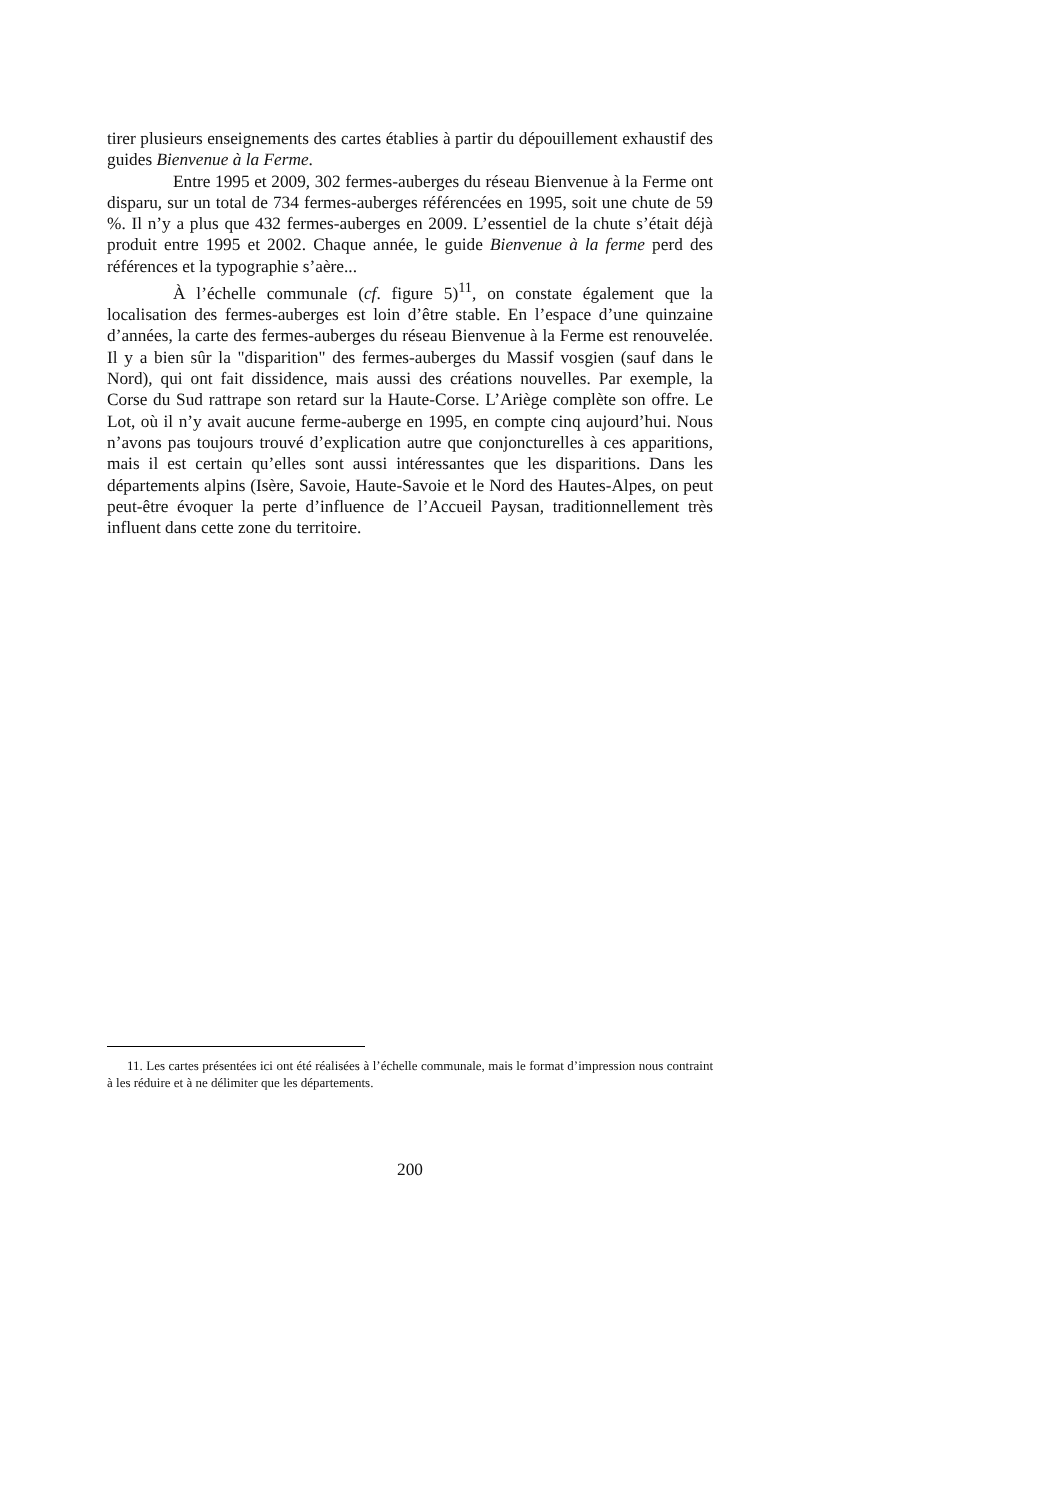tirer plusieurs enseignements des cartes établies à partir du dépouillement exhaustif des guides Bienvenue à la Ferme.
Entre 1995 et 2009, 302 fermes-auberges du réseau Bienvenue à la Ferme ont disparu, sur un total de 734 fermes-auberges référencées en 1995, soit une chute de 59 %. Il n’y a plus que 432 fermes-auberges en 2009. L’essentiel de la chute s’était déjà produit entre 1995 et 2002. Chaque année, le guide Bienvenue à la ferme perd des références et la typographie s’aère...
À l’échelle communale (cf. figure 5)<sup>11</sup>, on constate également que la localisation des fermes-auberges est loin d’être stable. En l’espace d’une quinzaine d’années, la carte des fermes-auberges du réseau Bienvenue à la Ferme est renouvelée. Il y a bien sûr la "disparition" des fermes-auberges du Massif vosgien (sauf dans le Nord), qui ont fait dissidence, mais aussi des créations nouvelles. Par exemple, la Corse du Sud rattrape son retard sur la Haute-Corse. L’Ariège complète son offre. Le Lot, où il n’y avait aucune ferme-auberge en 1995, en compte cinq aujourd’hui. Nous n’avons pas toujours trouvé d’explication autre que conjoncturelles à ces apparitions, mais il est certain qu’elles sont aussi intéressantes que les disparitions. Dans les départements alpins (Isère, Savoie, Haute-Savoie et le Nord des Hautes-Alpes, on peut peut-être évoquer la perte d’influence de l’Accueil Paysan, traditionnellement très influent dans cette zone du territoire.
11. Les cartes présentées ici ont été réalisées à l’échelle communale, mais le format d’impression nous contraint à les réduire et à ne délimiter que les départements.
200